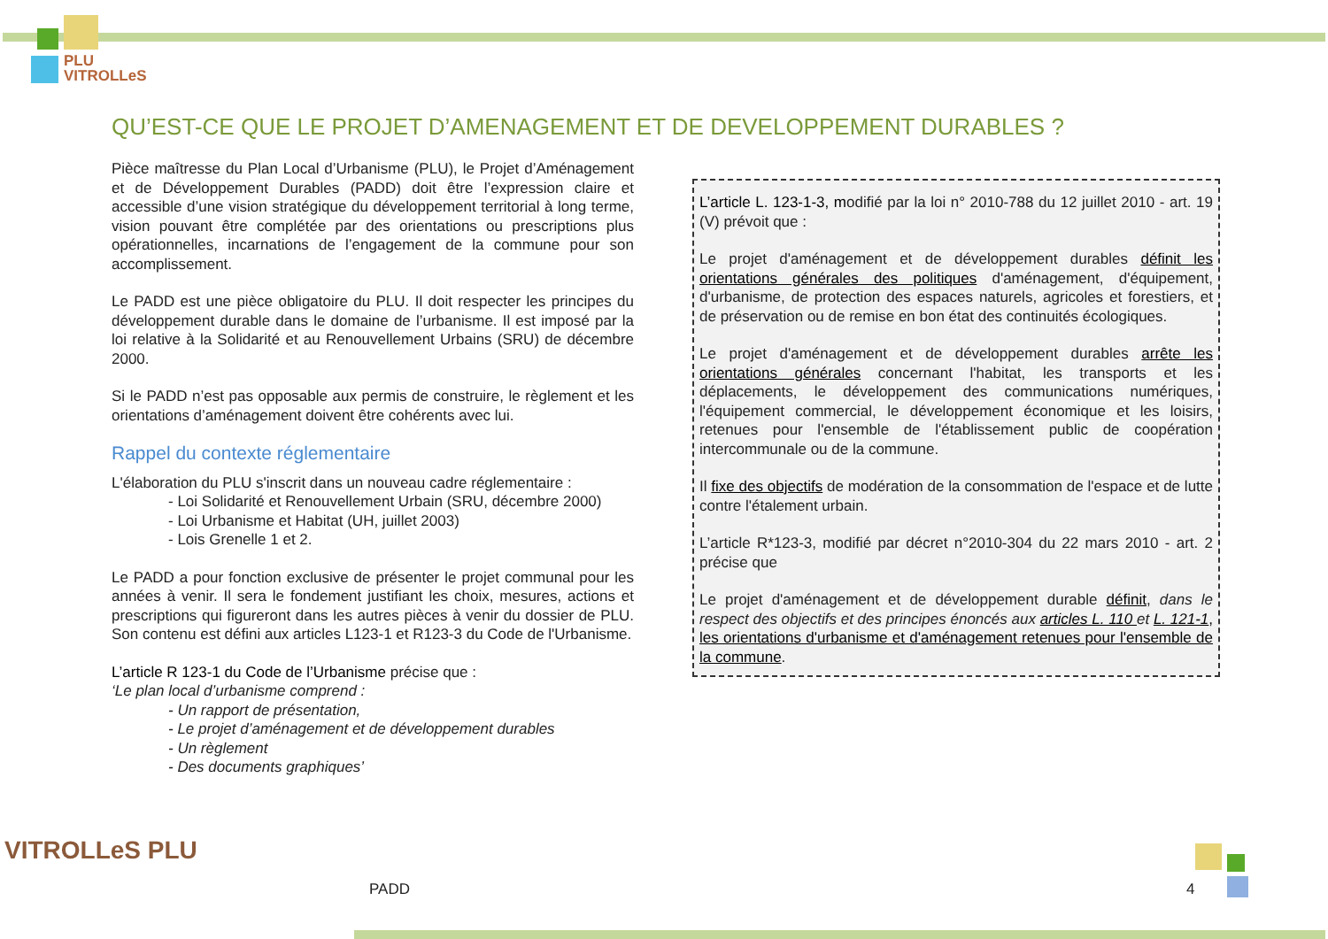PLU
VITROLLeS
QU’EST-CE QUE LE PROJET D’AMENAGEMENT ET DE DEVELOPPEMENT DURABLES ?
Pièce maîtresse du Plan Local d’Urbanisme (PLU), le Projet d’Aménagement et de Développement Durables (PADD) doit être l’expression claire et accessible d’une vision stratégique du développement territorial à long terme, vision pouvant être complétée par des orientations ou prescriptions plus opérationnelles, incarnations de l’engagement de la commune pour son accomplissement.
Le PADD est une pièce obligatoire du PLU. Il doit respecter les principes du développement durable dans le domaine de l’urbanisme. Il est imposé par la loi relative à la Solidarité et au Renouvellement Urbains (SRU) de décembre 2000.
Si le PADD n’est pas opposable aux permis de construire, le règlement et les orientations d’aménagement doivent être cohérents avec lui.
Rappel du contexte réglementaire
L'élaboration du PLU s'inscrit dans un nouveau cadre réglementaire :
- Loi Solidarité et Renouvellement Urbain (SRU, décembre 2000)
- Loi Urbanisme et Habitat (UH, juillet 2003)
- Lois Grenelle 1 et 2.
Le PADD a pour fonction exclusive de présenter le projet communal pour les années à venir. Il sera le fondement justifiant les choix, mesures, actions et prescriptions qui figureront dans les autres pièces à venir du dossier de PLU. Son contenu est défini aux articles L123-1 et R123-3 du Code de l'Urbanisme.
L’article R 123-1 du Code de l’Urbanisme précise que :
‘Le plan local d’urbanisme comprend :
- Un rapport de présentation,
- Le projet d’aménagement et de développement durables
- Un règlement
- Des documents graphiques’
L’article L. 123-1-3, modifié par la loi n° 2010-788 du 12 juillet 2010 - art. 19 (V) prévoit que :
Le projet d'aménagement et de développement durables définit les orientations générales des politiques d'aménagement, d'équipement, d'urbanisme, de protection des espaces naturels, agricoles et forestiers, et de préservation ou de remise en bon état des continuités écologiques.
Le projet d'aménagement et de développement durables arrête les orientations générales concernant l'habitat, les transports et les déplacements, le développement des communications numériques, l'équipement commercial, le développement économique et les loisirs, retenues pour l'ensemble de l'établissement public de coopération intercommunale ou de la commune.
Il fixe des objectifs de modération de la consommation de l'espace et de lutte contre l'étalement urbain.
L’article R*123-3, modifié par décret n°2010-304 du 22 mars 2010 - art. 2 précise que
Le projet d'aménagement et de développement durable définit, dans le respect des objectifs et des principes énoncés aux articles L. 110 et L. 121-1, les orientations d'urbanisme et d'aménagement retenues pour l'ensemble de la commune.
VITROLLeS PLU
PADD 4